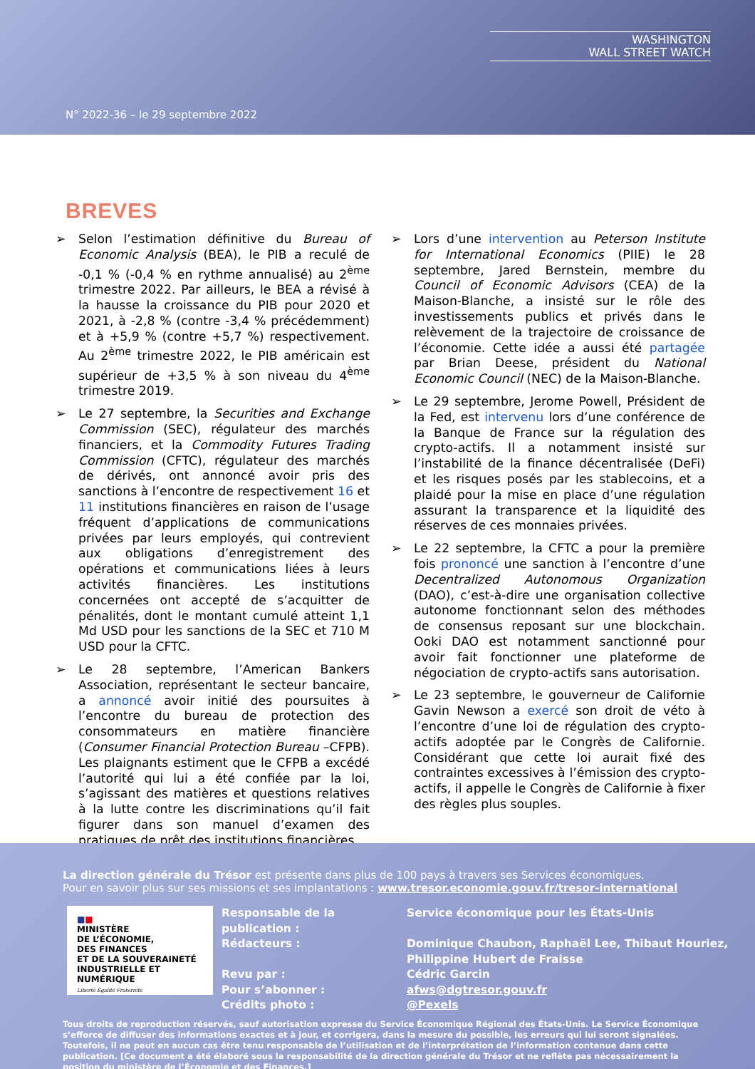WASHINGTON
WALL STREET WATCH
N° 2022-36 – le 29 septembre 2022
BREVES
➢ Selon l’estimation définitive du Bureau of Economic Analysis (BEA), le PIB a reculé de -0,1 % (-0,4 % en rythme annualisé) au 2<sup>ème</sup> trimestre 2022. Par ailleurs, le BEA a révisé à la hausse la croissance du PIB pour 2020 et 2021, à -2,8 % (contre -3,4 % précédemment) et à +5,9 % (contre +5,7 %) respectivement. Au 2<sup>ème</sup> trimestre 2022, le PIB américain est supérieur de +3,5 % à son niveau du 4<sup>ème</sup> trimestre 2019.
➢ Le 27 septembre, la Securities and Exchange Commission (SEC), régulateur des marchés financiers, et la Commodity Futures Trading Commission (CFTC), régulateur des marchés de dérivés, ont annoncé avoir pris des sanctions à l’encontre de respectivement 16 et 11 institutions financières en raison de l’usage fréquent d’applications de communications privées par leurs employés, qui contrevient aux obligations d’enregistrement des opérations et communications liées à leurs activités financières. Les institutions concernées ont accepté de s’acquitter de pénalités, dont le montant cumulé atteint 1,1 Md USD pour les sanctions de la SEC et 710 M USD pour la CFTC.
➢ Le 28 septembre, l’American Bankers Association, représentant le secteur bancaire, a annoncé avoir initié des poursuites à l’encontre du bureau de protection des consommateurs en matière financière (Consumer Financial Protection Bureau –CFPB). Les plaignants estiment que le CFPB a excédé l’autorité qui lui a été confiée par la loi, s’agissant des matières et questions relatives à la lutte contre les discriminations qu’il fait figurer dans son manuel d’examen des pratiques de prêt des institutions financières.
➢ Lors d’une intervention au Peterson Institute for International Economics (PIIE) le 28 septembre, Jared Bernstein, membre du Council of Economic Advisors (CEA) de la Maison-Blanche, a insisté sur le rôle des investissements publics et privés dans le relèvement de la trajectoire de croissance de l’économie. Cette idée a aussi été partagée par Brian Deese, président du National Economic Council (NEC) de la Maison-Blanche.
➢ Le 29 septembre, Jerome Powell, Président de la Fed, est intervenu lors d’une conférence de la Banque de France sur la régulation des crypto-actifs. Il a notamment insisté sur l’instabilité de la finance décentralisée (DeFi) et les risques posés par les stablecoins, et a plaidé pour la mise en place d’une régulation assurant la transparence et la liquidité des réserves de ces monnaies privées.
➢ Le 22 septembre, la CFTC a pour la première fois prononcé une sanction à l’encontre d’une Decentralized Autonomous Organization (DAO), c’est-à-dire une organisation collective autonome fonctionnant selon des méthodes de consensus reposant sur une blockchain. Ooki DAO est notamment sanctionné pour avoir fait fonctionner une plateforme de négociation de crypto-actifs sans autorisation.
➢ Le 23 septembre, le gouverneur de Californie Gavin Newson a exercé son droit de véto à l’encontre d’une loi de régulation des crypto-actifs adoptée par le Congrès de Californie. Considérant que cette loi aurait fixé des contraintes excessives à l’émission des crypto-actifs, il appelle le Congrès de Californie à fixer des règles plus souples.
La direction générale du Trésor est présente dans plus de 100 pays à travers ses Services économiques.
Pour en savoir plus sur ses missions et ses implantations : www.tresor.economie.gouv.fr/tresor-international
■■
MINISTÈRE
DE L’ÉCONOMIE,
DES FINANCES
ET DE LA SOUVERAINETÉ
INDUSTRIELLE ET NUMÉRIQUE
Liberté Égalité Fraternité
Responsable de la publication :
Service économique pour les États-Unis
Rédacteurs :
Dominique Chaubon, Raphaël Lee, Thibaut Houriez,
Philippine Hubert de Fraisse
Revu par :
Cédric Garcin
Pour s’abonner :
afws@dgtresor.gouv.fr
Crédits photo :
@Pexels
Tous droits de reproduction réservés, sauf autorisation expresse du Service Économique Régional des États-Unis. Le Service Économique s’efforce de diffuser des informations exactes et à jour, et corrigera, dans la mesure du possible, les erreurs qui lui seront signalées. Toutefois, il ne peut en aucun cas être tenu responsable de l’utilisation et de l’interprétation de l’information contenue dans cette publication. [Ce document a été élaboré sous la responsabilité de la direction générale du Trésor et ne reflète pas nécessairement la position du ministère de l’Économie et des Finances.]